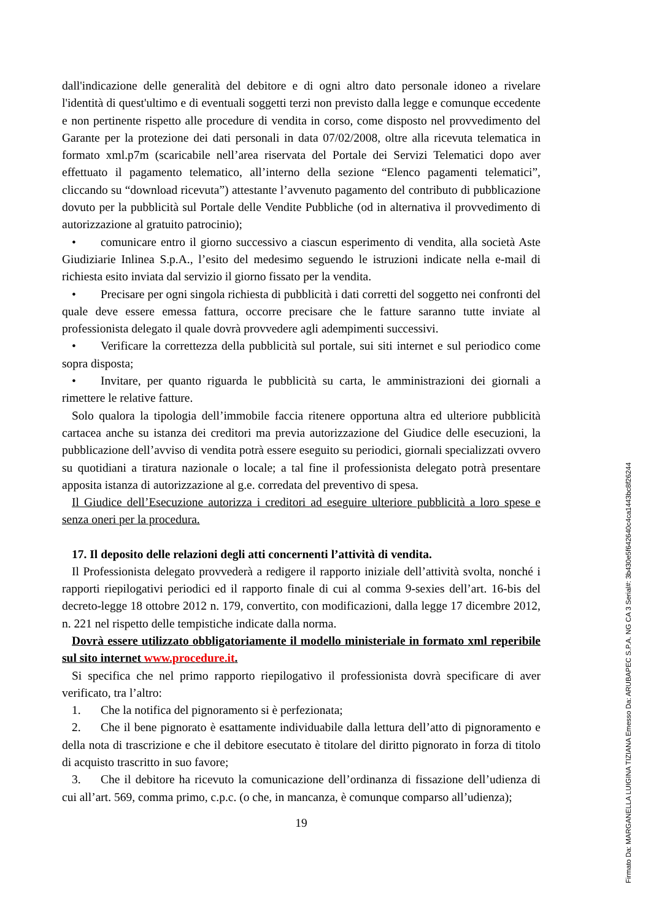dall'indicazione delle generalità del debitore e di ogni altro dato personale idoneo a rivelare l'identità di quest'ultimo e di eventuali soggetti terzi non previsto dalla legge e comunque eccedente e non pertinente rispetto alle procedure di vendita in corso, come disposto nel provvedimento del Garante per la protezione dei dati personali in data 07/02/2008, oltre alla ricevuta telematica in formato xml.p7m (scaricabile nell’area riservata del Portale dei Servizi Telematici dopo aver effettuato il pagamento telematico, all’interno della sezione “Elenco pagamenti telematici”, cliccando su “download ricevuta”) attestante l’avvenuto pagamento del contributo di pubblicazione dovuto per la pubblicità sul Portale delle Vendite Pubbliche (od in alternativa il provvedimento di autorizzazione al gratuito patrocinio);
• comunicare entro il giorno successivo a ciascun esperimento di vendita, alla società Aste Giudiziarie Inlinea S.p.A., l’esito del medesimo seguendo le istruzioni indicate nella e-mail di richiesta esito inviata dal servizio il giorno fissato per la vendita.
• Precisare per ogni singola richiesta di pubblicità i dati corretti del soggetto nei confronti del quale deve essere emessa fattura, occorre precisare che le fatture saranno tutte inviate al professionista delegato il quale dovrà provvedere agli adempimenti successivi.
• Verificare la correttezza della pubblicità sul portale, sui siti internet e sul periodico come sopra disposta;
• Invitare, per quanto riguarda le pubblicità su carta, le amministrazioni dei giornali a rimettere le relative fatture.
Solo qualora la tipologia dell’immobile faccia ritenere opportuna altra ed ulteriore pubblicità cartacea anche su istanza dei creditori ma previa autorizzazione del Giudice delle esecuzioni, la pubblicazione dell’avviso di vendita potrà essere eseguito su periodici, giornali specializzati ovvero su quotidiani a tiratura nazionale o locale; a tal fine il professionista delegato potrà presentare apposita istanza di autorizzazione al g.e. corredata del preventivo di spesa.
Il Giudice dell’Esecuzione autorizza i creditori ad eseguire ulteriore pubblicità a loro spese e senza oneri per la procedura.
17. Il deposito delle relazioni degli atti concernenti l’attività di vendita.
Il Professionista delegato provvederà a redigere il rapporto iniziale dell’attività svolta, nonché i rapporti riepilogativi periodici ed il rapporto finale di cui al comma 9-sexies dell’art. 16-bis del decreto-legge 18 ottobre 2012 n. 179, convertito, con modificazioni, dalla legge 17 dicembre 2012, n. 221 nel rispetto delle tempistiche indicate dalla norma.
Dovrà essere utilizzato obbligatoriamente il modello ministeriale in formato xml reperibile sul sito internet www.procedure.it.
Si specifica che nel primo rapporto riepilogativo il professionista dovrà specificare di aver verificato, tra l’altro:
1. Che la notifica del pignoramento si è perfezionata;
2. Che il bene pignorato è esattamente individuabile dalla lettura dell’atto di pignoramento e della nota di trascrizione e che il debitore esecutato è titolare del diritto pignorato in forza di titolo di acquisto trascritto in suo favore;
3. Che il debitore ha ricevuto la comunicazione dell’ordinanza di fissazione dell’udienza di cui all’art. 569, comma primo, c.p.c. (o che, in mancanza, è comunque comparso all’udienza);
19
Firmato Da: MARGANELLA LUIGINA TIZIANA Emesso Da: ARUBAPEC S.P.A. NG CA 3 Serial#: 3b430e5f642640c4ca1443bc8f26244